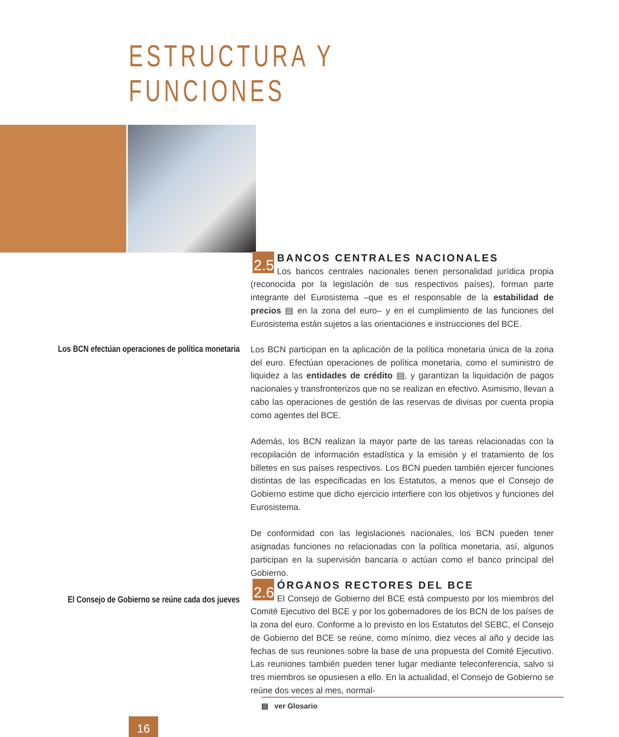ESTRUCTURA Y FUNCIONES
2.5
BANCOS CENTRALES NACIONALES
Los bancos centrales nacionales tienen personalidad jurídica propia (reconocida por la legislación de sus respectivos países), forman parte integrante del Eurosistema –que es el responsable de la estabilidad de precios ▤ en la zona del euro– y en el cumplimiento de las funciones del Eurosistema están sujetos a las orientaciones e instrucciones del BCE.
Los BCN efectúan operaciones de política monetaria
Los BCN participan en la aplicación de la política monetaria única de la zona del euro. Efectúan operaciones de política monetaria, como el suministro de liquidez a las entidades de crédito ▤, y garantizan la liquidación de pagos nacionales y transfronterizos que no se realizan en efectivo. Asimismo, llevan a cabo las operaciones de gestión de las reservas de divisas por cuenta propia como agentes del BCE.
Además, los BCN realizan la mayor parte de las tareas relacionadas con la recopilación de información estadística y la emisión y el tratamiento de los billetes en sus países respectivos. Los BCN pueden también ejercer funciones distintas de las especificadas en los Estatutos, a menos que el Consejo de Gobierno estime que dicho ejercicio interfiere con los objetivos y funciones del Eurosistema.
De conformidad con las legislaciones nacionales, los BCN pueden tener asignadas funciones no relacionadas con la política monetaria, así, algunos participan en la supervisión bancaria o actúan como el banco principal del Gobierno.
El Consejo de Gobierno se reúne cada dos jueves
2.6
ÓRGANOS RECTORES DEL BCE
El Consejo de Gobierno del BCE está compuesto por los miembros del Comité Ejecutivo del BCE y por los gobernadores de los BCN de los países de la zona del euro. Conforme a lo previsto en los Estatutos del SEBC, el Consejo de Gobierno del BCE se reúne, como mínimo, diez veces al año y decide las fechas de sus reuniones sobre la base de una propuesta del Comité Ejecutivo. Las reuniones también pueden tener lugar mediante teleconferencia, salvo si tres miembros se opusiesen a ello. En la actualidad, el Consejo de Gobierno se reúne dos veces al mes, normal-
▤ ver Glosario
16